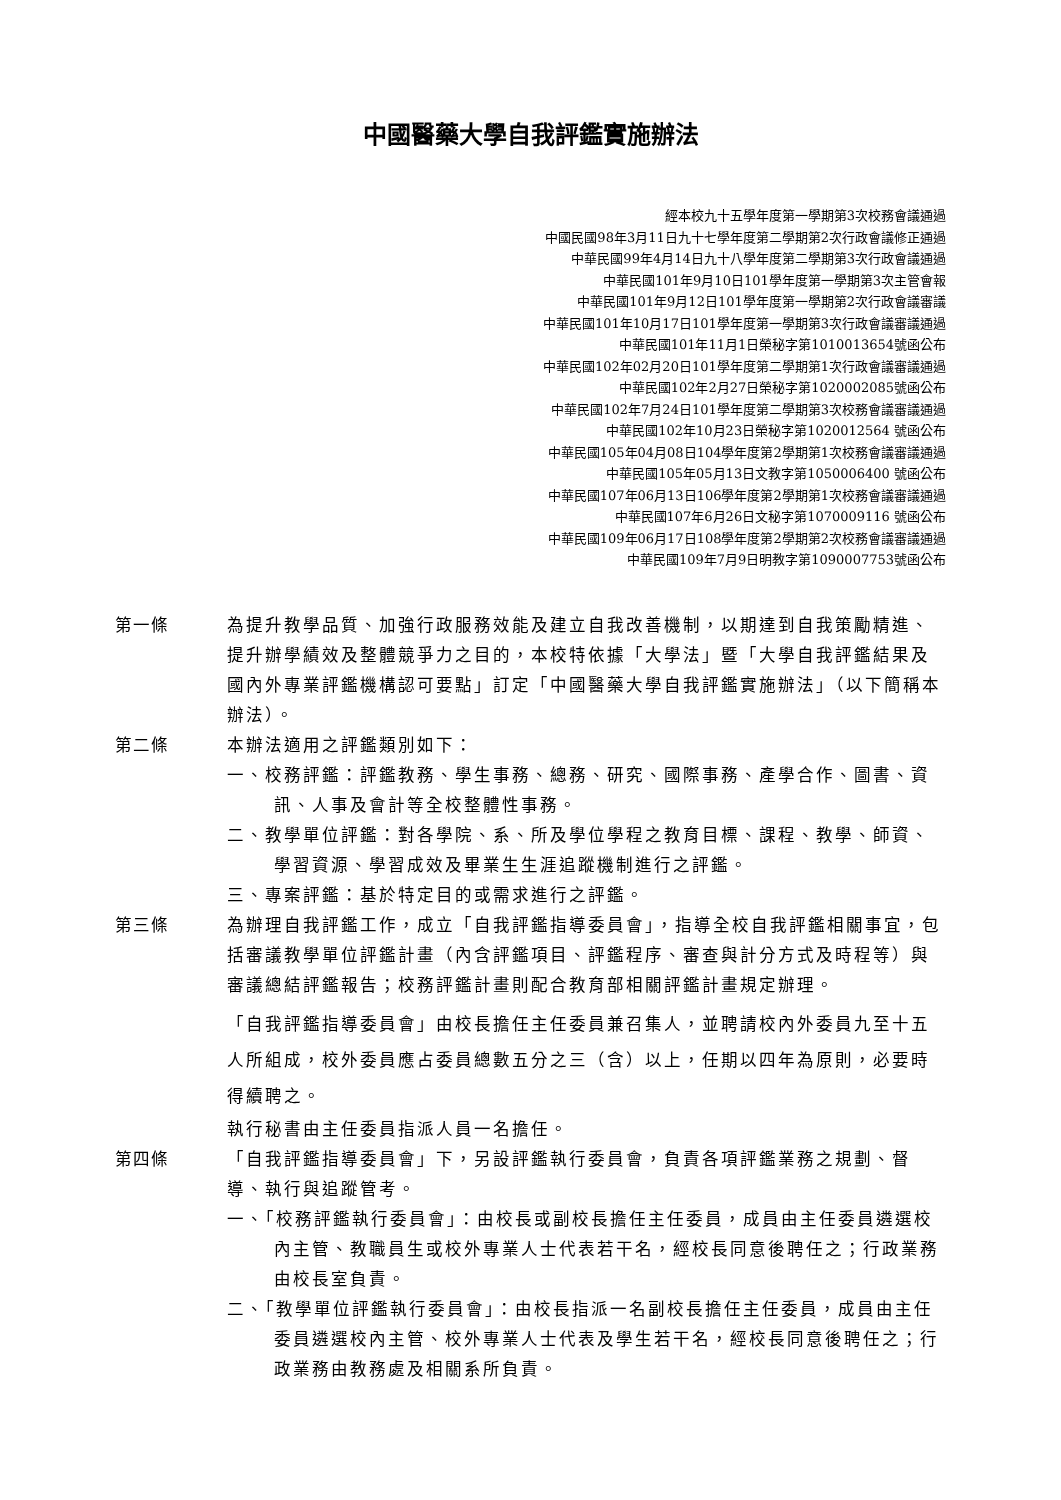中國醫藥大學自我評鑑實施辦法
經本校九十五學年度第一學期第3次校務會議通過
中國民國98年3月11日九十七學年度第二學期第2次行政會議修正通過
中華民國99年4月14日九十八學年度第二學期第3次行政會議通過
中華民國101年9月10日101學年度第一學期第3次主管會報
中華民國101年9月12日101學年度第一學期第2次行政會議審議
中華民國101年10月17日101學年度第一學期第3次行政會議審議通過
中華民國101年11月1日榮秘字第1010013654號函公布
中華民國102年02月20日101學年度第二學期第1次行政會議審議通過
中華民國102年2月27日榮秘字第1020002085號函公布
中華民國102年7月24日101學年度第二學期第3次校務會議審議通過
中華民國102年10月23日榮秘字第1020012564 號函公布
中華民國105年04月08日104學年度第2學期第1次校務會議審議通過
中華民國105年05月13日文教字第1050006400 號函公布
中華民國107年06月13日106學年度第2學期第1次校務會議審議通過
中華民國107年6月26日文秘字第1070009116 號函公布
中華民國109年06月17日108學年度第2學期第2次校務會議審議通過
中華民國109年7月9日明教字第1090007753號函公布
第一條 為提升教學品質、加強行政服務效能及建立自我改善機制，以期達到自我策勵精進、提升辦學績效及整體競爭力之目的，本校特依據「大學法」暨「大學自我評鑑結果及國內外專業評鑑機構認可要點」訂定「中國醫藥大學自我評鑑實施辦法」（以下簡稱本辦法）。
第二條 本辦法適用之評鑑類別如下：
一、校務評鑑：評鑑教務、學生事務、總務、研究、國際事務、產學合作、圖書、資訊、人事及會計等全校整體性事務。
二、教學單位評鑑：對各學院、系、所及學位學程之教育目標、課程、教學、師資、學習資源、學習成效及畢業生生涯追蹤機制進行之評鑑。
三、專案評鑑：基於特定目的或需求進行之評鑑。
第三條 為辦理自我評鑑工作，成立「自我評鑑指導委員會」，指導全校自我評鑑相關事宜，包括審議教學單位評鑑計畫（內含評鑑項目、評鑑程序、審查與計分方式及時程等）與審議總結評鑑報告；校務評鑑計畫則配合教育部相關評鑑計畫規定辦理。
「自我評鑑指導委員會」由校長擔任主任委員兼召集人，並聘請校內外委員九至十五人所組成，校外委員應占委員總數五分之三（含）以上，任期以四年為原則，必要時得續聘之。
執行秘書由主任委員指派人員一名擔任。
第四條 「自我評鑑指導委員會」下，另設評鑑執行委員會，負責各項評鑑業務之規劃、督導、執行與追蹤管考。
一、「校務評鑑執行委員會」：由校長或副校長擔任主任委員，成員由主任委員遴選校內主管、教職員生或校外專業人士代表若干名，經校長同意後聘任之；行政業務由校長室負責。
二、「教學單位評鑑執行委員會」：由校長指派一名副校長擔任主任委員，成員由主任委員遴選校內主管、校外專業人士代表及學生若干名，經校長同意後聘任之；行政業務由教務處及相關系所負責。